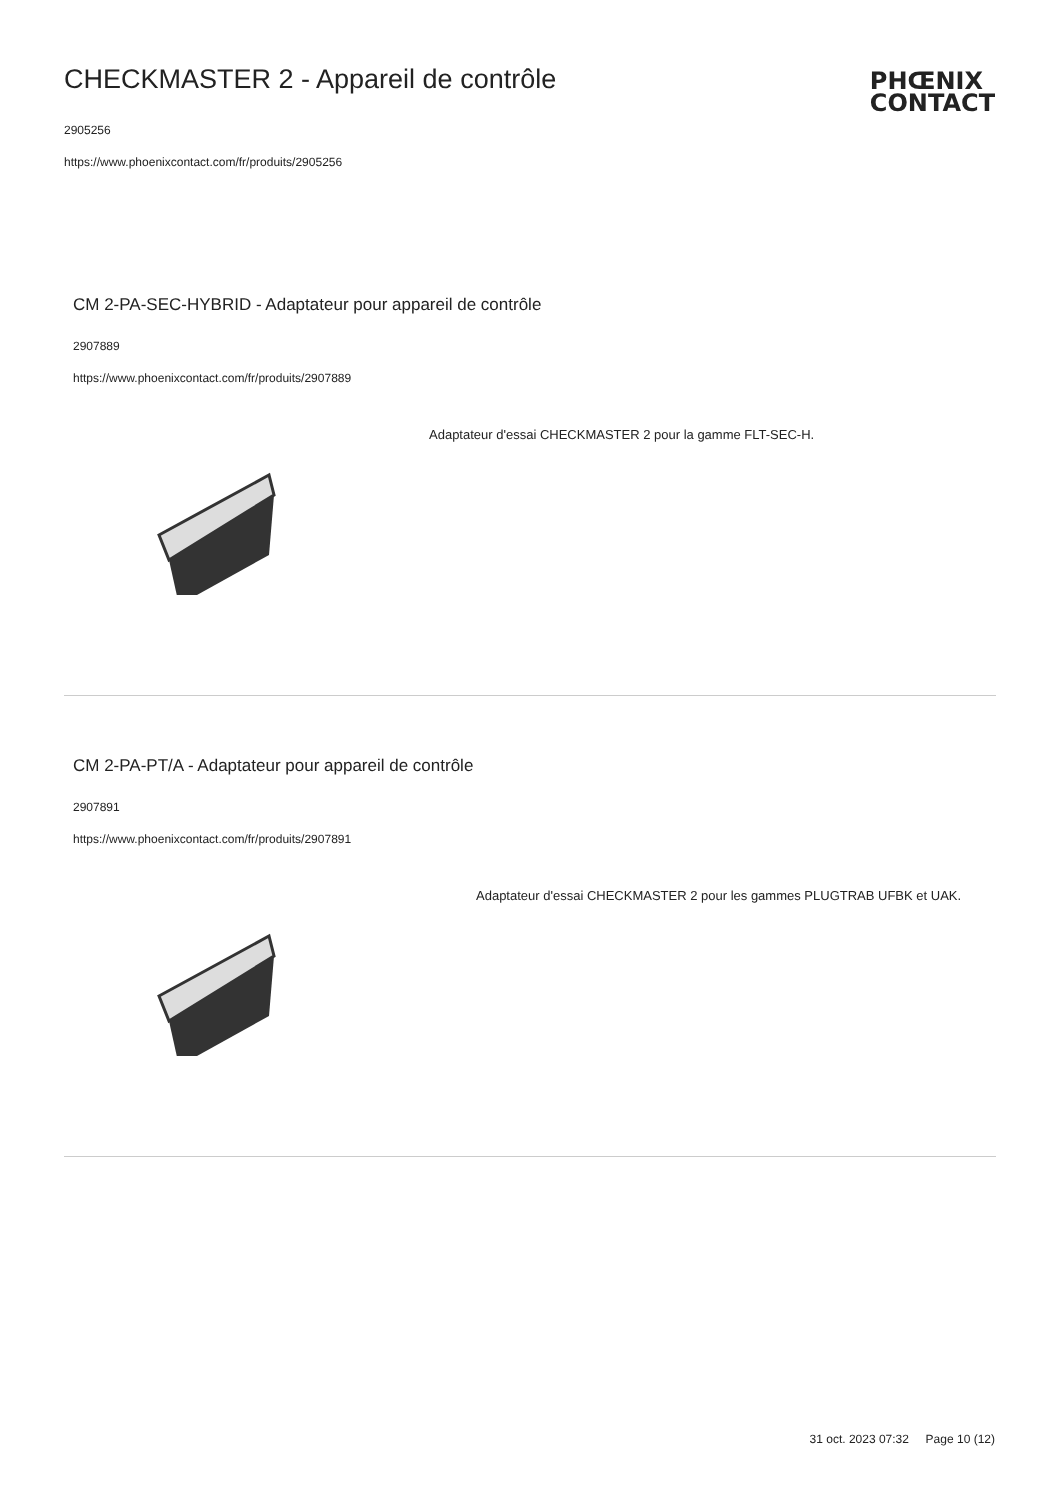CHECKMASTER 2 - Appareil de contrôle
2905256
https://www.phoenixcontact.com/fr/produits/2905256
PHŒNIX
CONTACT
CM 2-PA-SEC-HYBRID - Adaptateur pour appareil de contrôle
2907889
https://www.phoenixcontact.com/fr/produits/2907889
Adaptateur d'essai CHECKMASTER 2 pour la gamme FLT-SEC-H.
CM 2-PA-PT/A - Adaptateur pour appareil de contrôle
2907891
https://www.phoenixcontact.com/fr/produits/2907891
Adaptateur d'essai CHECKMASTER 2 pour les gammes PLUGTRAB UFBK et UAK.
31 oct. 2023 07:32 Page 10 (12)